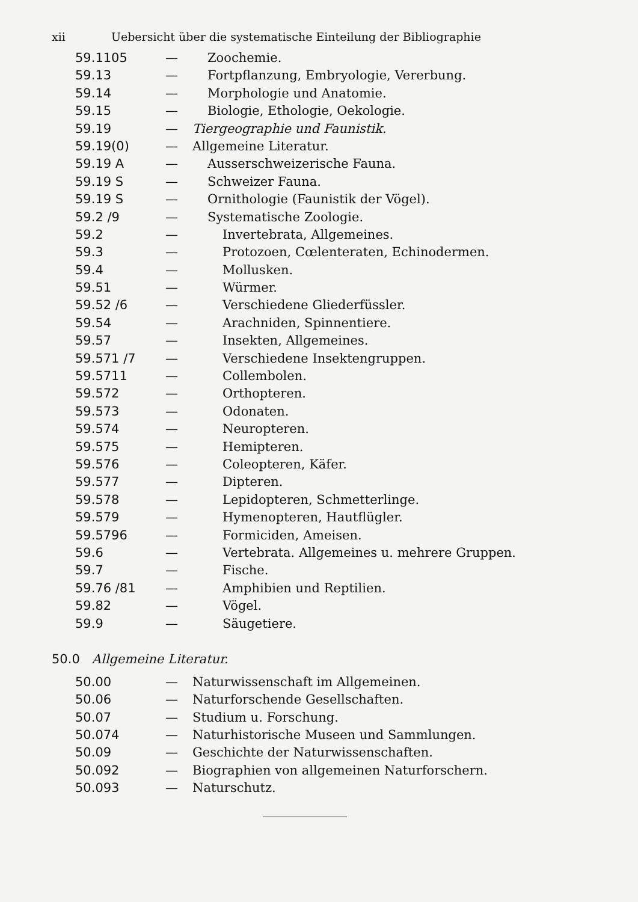xii Uebersicht über die systematische Einteilung der Bibliographie
| 59.1105 | — | Zoochemie. |
| 59.13 | — | Fortpflanzung, Embryologie, Vererbung. |
| 59.14 | — | Morphologie und Anatomie. |
| 59.15 | — | Biologie, Ethologie, Oekologie. |
| 59.19 | — | Tiergeographie und Faunistik. |
| 59.19(0) | — | Allgemeine Literatur. |
| 59.19 A | — | Ausserschweizerische Fauna. |
| 59.19 S | — | Schweizer Fauna. |
| 59.19 S | — | Ornithologie (Faunistik der Vögel). |
| 59.2 /9 | — | Systematische Zoologie. |
| 59.2 | — | Invertebrata, Allgemeines. |
| 59.3 | — | Protozoen, Cœlenteraten, Echinodermen. |
| 59.4 | — | Mollusken. |
| 59.51 | — | Würmer. |
| 59.52 /6 | — | Verschiedene Gliederfüssler. |
| 59.54 | — | Arachniden, Spinnentiere. |
| 59.57 | — | Insekten, Allgemeines. |
| 59.571 /7 | — | Verschiedene Insektengruppen. |
| 59.5711 | — | Collembolen. |
| 59.572 | — | Orthopteren. |
| 59.573 | — | Odonaten. |
| 59.574 | — | Neuropteren. |
| 59.575 | — | Hemipteren. |
| 59.576 | — | Coleopteren, Käfer. |
| 59.577 | — | Dipteren. |
| 59.578 | — | Lepidopteren, Schmetterlinge. |
| 59.579 | — | Hymenopteren, Hautflügler. |
| 59.5796 | — | Formiciden, Ameisen. |
| 59.6 | — | Vertebrata. Allgemeines u. mehrere Gruppen. |
| 59.7 | — | Fische. |
| 59.76 /81 | — | Amphibien und Reptilien. |
| 59.82 | — | Vögel. |
| 59.9 | — | Säugetiere. |
50.0 Allgemeine Literatur.
| 50.00 | — | Naturwissenschaft im Allgemeinen. |
| 50.06 | — | Naturforschende Gesellschaften. |
| 50.07 | — | Studium u. Forschung. |
| 50.074 | — | Naturhistorische Museen und Sammlungen. |
| 50.09 | — | Geschichte der Naturwissenschaften. |
| 50.092 | — | Biographien von allgemeinen Naturforschern. |
| 50.093 | — | Naturschutz. |